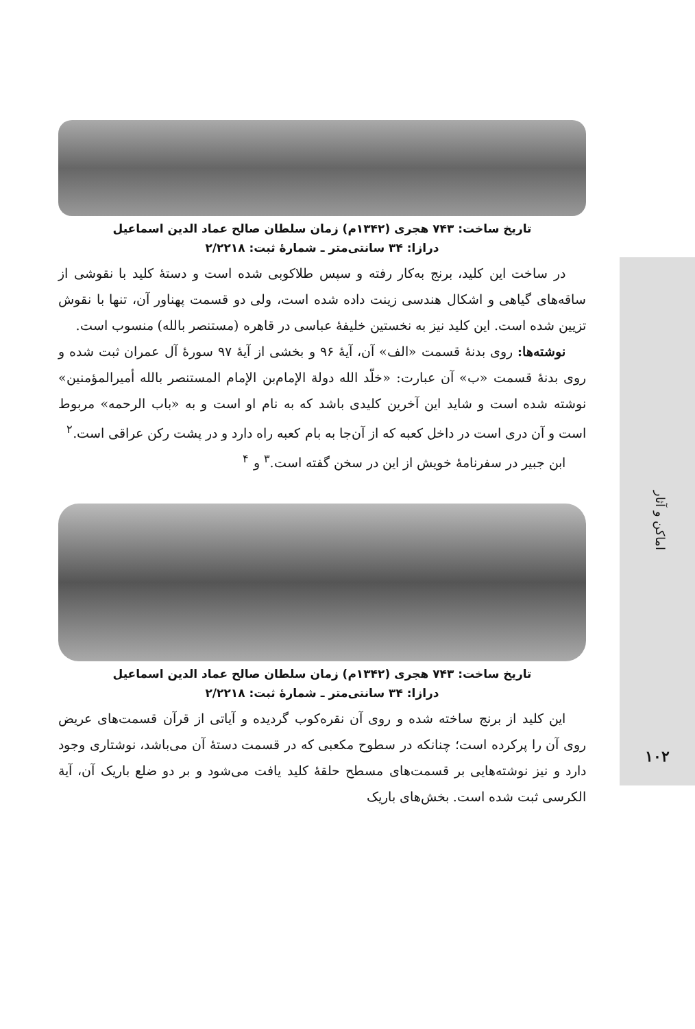اماکن و آثار
۱۰۲
تاریخ ساخت: ۷۴۳ هجری (۱۳۴۲م) زمان سلطان صالح عماد الدین اسماعیل
درازا: ۳۴ سانتی‌متر ـ شمارهٔ ثبت: ۲/۲۲۱۸
در ساخت این کلید، برنج به‌کار رفته و سپس طلاکوبی شده است و دستهٔ کلید با نقوشی از ساقه‌های گیاهی و اشکال هندسی زینت داده شده است، ولی دو قسمت پهناور آن، تنها با نقوش تزیین شده است. این کلید نیز به نخستین خلیفهٔ عباسی در قاهره (مستنصر بالله) منسوب است.
نوشته‌ها: روی بدنهٔ قسمت «الف» آن، آیهٔ ۹۶ و بخشی از آیهٔ ۹۷ سورهٔ آل عمران ثبت شده و روی بدنهٔ قسمت «ب» آن عبارت: «خلّد الله دولة الإمام‌بن الإمام المستنصر بالله أمیرالمؤمنین» نوشته شده است و شاید این آخرین کلیدی باشد که به نام او است و به «باب الرحمه» مربوط است و آن دری است در داخل کعبه که از آن‌جا به بام کعبه راه دارد و در پشت رکن عراقی است.<sup>۲</sup>
ابن جبیر در سفرنامهٔ خویش از این در سخن گفته است.<sup>۳</sup> و <sup>۴</sup>
تاریخ ساخت: ۷۴۳ هجری (۱۳۴۲م) زمان سلطان صالح عماد الدین اسماعیل
درازا: ۳۴ سانتی‌متر ـ شمارهٔ ثبت: ۲/۲۲۱۸
این کلید از برنج ساخته شده و روی آن نقره‌کوب گردیده و آیاتی از قرآن قسمت‌های عریض روی آن را پرکرده است؛ چنانکه در سطوح مکعبی که در قسمت دستهٔ آن می‌باشد، نوشتاری وجود دارد و نیز نوشته‌هایی بر قسمت‌های مسطح حلقهٔ کلید یافت می‌شود و بر دو ضلع باریک آن، آیة الکرسی ثبت شده است. بخش‌های باریک